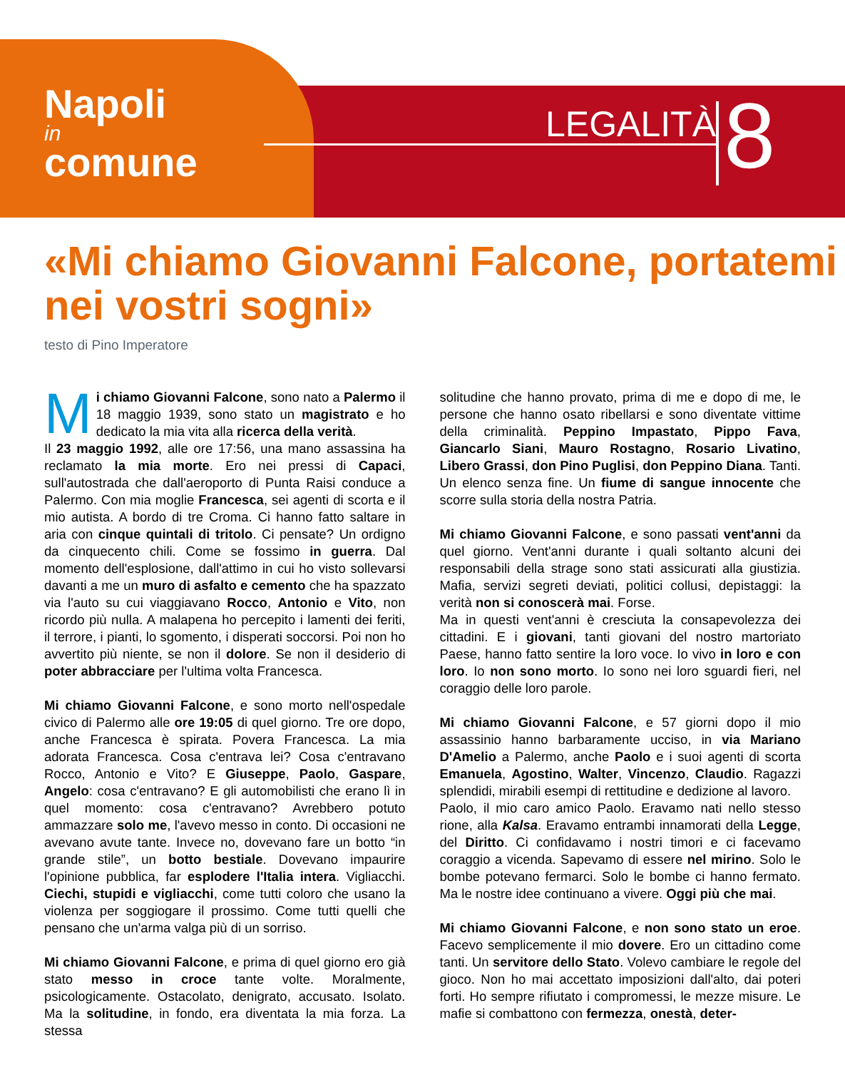Napoli
in
comune
LEGALITÀ 8
«Mi chiamo Giovanni Falcone, portatemi nei vostri sogni»
testo di Pino Imperatore
Mi chiamo Giovanni Falcone, sono nato a Palermo il 18 maggio 1939, sono stato un magistrato e ho dedicato la mia vita alla ricerca della verità.
Il 23 maggio 1992, alle ore 17:56, una mano assassina ha reclamato la mia morte. Ero nei pressi di Capaci, sull'autostrada che dall'aeroporto di Punta Raisi conduce a Palermo. Con mia moglie Francesca, sei agenti di scorta e il mio autista. A bordo di tre Croma. Ci hanno fatto saltare in aria con cinque quintali di tritolo. Ci pensate? Un ordigno da cinquecento chili. Come se fossimo in guerra. Dal momento dell'esplosione, dall'attimo in cui ho visto sollevarsi davanti a me un muro di asfalto e cemento che ha spazzato via l'auto su cui viaggiavano Rocco, Antonio e Vito, non ricordo più nulla. A malapena ho percepito i lamenti dei feriti, il terrore, i pianti, lo sgomento, i disperati soccorsi. Poi non ho avvertito più niente, se non il dolore. Se non il desiderio di poter abbracciare per l'ultima volta Francesca.
Mi chiamo Giovanni Falcone, e sono morto nell'ospedale civico di Palermo alle ore 19:05 di quel giorno. Tre ore dopo, anche Francesca è spirata. Povera Francesca. La mia adorata Francesca. Cosa c'entrava lei? Cosa c'entravano Rocco, Antonio e Vito? E Giuseppe, Paolo, Gaspare, Angelo: cosa c'entravano? E gli automobilisti che erano lì in quel momento: cosa c'entravano? Avrebbero potuto ammazzare solo me, l'avevo messo in conto. Di occasioni ne avevano avute tante. Invece no, dovevano fare un botto “in grande stile”, un botto bestiale. Dovevano impaurire l'opinione pubblica, far esplodere l'Italia intera. Vigliacchi. Ciechi, stupidi e vigliacchi, come tutti coloro che usano la violenza per soggiogare il prossimo. Come tutti quelli che pensano che un'arma valga più di un sorriso.
Mi chiamo Giovanni Falcone, e prima di quel giorno ero già stato messo in croce tante volte. Moralmente, psicologicamente. Ostacolato, denigrato, accusato. Isolato. Ma la solitudine, in fondo, era diventata la mia forza. La stessa
solitudine che hanno provato, prima di me e dopo di me, le persone che hanno osato ribellarsi e sono diventate vittime della criminalità. Peppino Impastato, Pippo Fava, Giancarlo Siani, Mauro Rostagno, Rosario Livatino, Libero Grassi, don Pino Puglisi, don Peppino Diana. Tanti. Un elenco senza fine. Un fiume di sangue innocente che scorre sulla storia della nostra Patria.
Mi chiamo Giovanni Falcone, e sono passati vent'anni da quel giorno. Vent'anni durante i quali soltanto alcuni dei responsabili della strage sono stati assicurati alla giustizia. Mafia, servizi segreti deviati, politici collusi, depistaggi: la verità non si conoscerà mai. Forse.
Ma in questi vent'anni è cresciuta la consapevolezza dei cittadini. E i giovani, tanti giovani del nostro martoriato Paese, hanno fatto sentire la loro voce. Io vivo in loro e con loro. Io non sono morto. Io sono nei loro sguardi fieri, nel coraggio delle loro parole.
Mi chiamo Giovanni Falcone, e 57 giorni dopo il mio assassinio hanno barbaramente ucciso, in via Mariano D'Amelio a Palermo, anche Paolo e i suoi agenti di scorta Emanuela, Agostino, Walter, Vincenzo, Claudio. Ragazzi splendidi, mirabili esempi di rettitudine e dedizione al lavoro.
Paolo, il mio caro amico Paolo. Eravamo nati nello stesso rione, alla Kalsa. Eravamo entrambi innamorati della Legge, del Diritto. Ci confidavamo i nostri timori e ci facevamo coraggio a vicenda. Sapevamo di essere nel mirino. Solo le bombe potevano fermarci. Solo le bombe ci hanno fermato. Ma le nostre idee continuano a vivere. Oggi più che mai.
Mi chiamo Giovanni Falcone, e non sono stato un eroe. Facevo semplicemente il mio dovere. Ero un cittadino come tanti. Un servitore dello Stato. Volevo cambiare le regole del gioco. Non ho mai accettato imposizioni dall'alto, dai poteri forti. Ho sempre rifiutato i compromessi, le mezze misure. Le mafie si combattono con fermezza, onestà, deter-